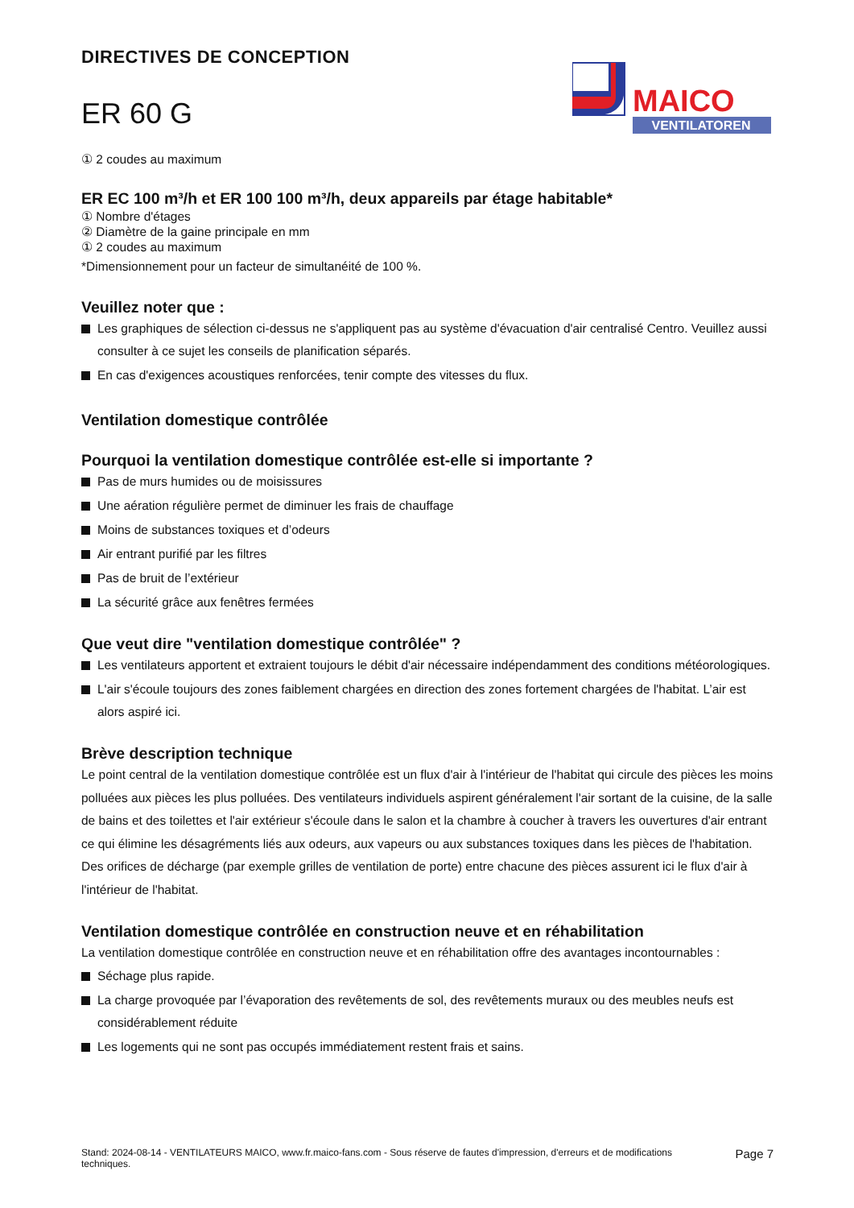DIRECTIVES DE CONCEPTION
ER 60 G
MAICO
VENTILATOREN
① 2 coudes au maximum
ER EC 100 m³/h et ER 100 100 m³/h, deux appareils par étage habitable*
① Nombre d'étages
② Diamètre de la gaine principale en mm
① 2 coudes au maximum
*Dimensionnement pour un facteur de simultanéité de 100 %.
Veuillez noter que :
Les graphiques de sélection ci-dessus ne s'appliquent pas au système d'évacuation d'air centralisé Centro. Veuillez aussi consulter à ce sujet les conseils de planification séparés.
En cas d'exigences acoustiques renforcées, tenir compte des vitesses du flux.
Ventilation domestique contrôlée
Pourquoi la ventilation domestique contrôlée est-elle si importante ?
Pas de murs humides ou de moisissures
Une aération régulière permet de diminuer les frais de chauffage
Moins de substances toxiques et d’odeurs
Air entrant purifié par les filtres
Pas de bruit de l’extérieur
La sécurité grâce aux fenêtres fermées
Que veut dire "ventilation domestique contrôlée" ?
Les ventilateurs apportent et extraient toujours le débit d'air nécessaire indépendamment des conditions météorologiques.
L'air s'écoule toujours des zones faiblement chargées en direction des zones fortement chargées de l'habitat. L’air est alors aspiré ici.
Brève description technique
Le point central de la ventilation domestique contrôlée est un flux d'air à l'intérieur de l'habitat qui circule des pièces les moins polluées aux pièces les plus polluées. Des ventilateurs individuels aspirent généralement l'air sortant de la cuisine, de la salle de bains et des toilettes et l'air extérieur s'écoule dans le salon et la chambre à coucher à travers les ouvertures d'air entrant ce qui élimine les désagréments liés aux odeurs, aux vapeurs ou aux substances toxiques dans les pièces de l'habitation. Des orifices de décharge (par exemple grilles de ventilation de porte) entre chacune des pièces assurent ici le flux d'air à l'intérieur de l'habitat.
Ventilation domestique contrôlée en construction neuve et en réhabilitation
La ventilation domestique contrôlée en construction neuve et en réhabilitation offre des avantages incontournables :
Séchage plus rapide.
La charge provoquée par l’évaporation des revêtements de sol, des revêtements muraux ou des meubles neufs est considérablement réduite
Les logements qui ne sont pas occupés immédiatement restent frais et sains.
Stand: 2024-08-14 - VENTILATEURS MAICO, www.fr.maico-fans.com - Sous réserve de fautes d'impression, d'erreurs et de modifications techniques.
Page 7